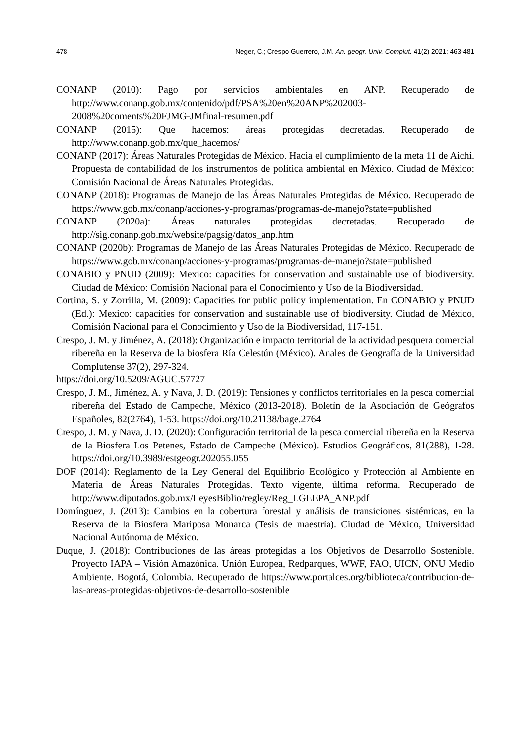478 Neger, C.; Crespo Guerrero, J.M. An. geogr. Univ. Complut. 41(2) 2021: 463-481
CONANP (2010): Pago por servicios ambientales en ANP. Recuperado de http://www.conanp.gob.mx/contenido/pdf/PSA%20en%20ANP%202003-2008%20coments%20FJMG-JMfinal-resumen.pdf
CONANP (2015): Que hacemos: áreas protegidas decretadas. Recuperado de http://www.conanp.gob.mx/que_hacemos/
CONANP (2017): Áreas Naturales Protegidas de México. Hacia el cumplimiento de la meta 11 de Aichi. Propuesta de contabilidad de los instrumentos de política ambiental en México. Ciudad de México: Comisión Nacional de Áreas Naturales Protegidas.
CONANP (2018): Programas de Manejo de las Áreas Naturales Protegidas de México. Recuperado de https://www.gob.mx/conanp/acciones-y-programas/programas-de-manejo?state=published
CONANP (2020a): Áreas naturales protegidas decretadas. Recuperado de http://sig.conanp.gob.mx/website/pagsig/datos_anp.htm
CONANP (2020b): Programas de Manejo de las Áreas Naturales Protegidas de México. Recuperado de https://www.gob.mx/conanp/acciones-y-programas/programas-de-manejo?state=published
CONABIO y PNUD (2009): Mexico: capacities for conservation and sustainable use of biodiversity. Ciudad de México: Comisión Nacional para el Conocimiento y Uso de la Biodiversidad.
Cortina, S. y Zorrilla, M. (2009): Capacities for public policy implementation. En CONABIO y PNUD (Ed.): Mexico: capacities for conservation and sustainable use of biodiversity. Ciudad de México, Comisión Nacional para el Conocimiento y Uso de la Biodiversidad, 117-151.
Crespo, J. M. y Jiménez, A. (2018): Organización e impacto territorial de la actividad pesquera comercial ribereña en la Reserva de la biosfera Ría Celestún (México). Anales de Geografía de la Universidad Complutense 37(2), 297-324.
https://doi.org/10.5209/AGUC.57727
Crespo, J. M., Jiménez, A. y Nava, J. D. (2019): Tensiones y conflictos territoriales en la pesca comercial ribereña del Estado de Campeche, México (2013-2018). Boletín de la Asociación de Geógrafos Españoles, 82(2764), 1-53. https://doi.org/10.21138/bage.2764
Crespo, J. M. y Nava, J. D. (2020): Configuración territorial de la pesca comercial ribereña en la Reserva de la Biosfera Los Petenes, Estado de Campeche (México). Estudios Geográficos, 81(288), 1-28. https://doi.org/10.3989/estgeogr.202055.055
DOF (2014): Reglamento de la Ley General del Equilibrio Ecológico y Protección al Ambiente en Materia de Áreas Naturales Protegidas. Texto vigente, última reforma. Recuperado de http://www.diputados.gob.mx/LeyesBiblio/regley/Reg_LGEEPA_ANP.pdf
Domínguez, J. (2013): Cambios en la cobertura forestal y análisis de transiciones sistémicas, en la Reserva de la Biosfera Mariposa Monarca (Tesis de maestría). Ciudad de México, Universidad Nacional Autónoma de México.
Duque, J. (2018): Contribuciones de las áreas protegidas a los Objetivos de Desarrollo Sostenible. Proyecto IAPA – Visión Amazónica. Unión Europea, Redparques, WWF, FAO, UICN, ONU Medio Ambiente. Bogotá, Colombia. Recuperado de https://www.portalces.org/biblioteca/contribucion-de-las-areas-protegidas-objetivos-de-desarrollo-sostenible